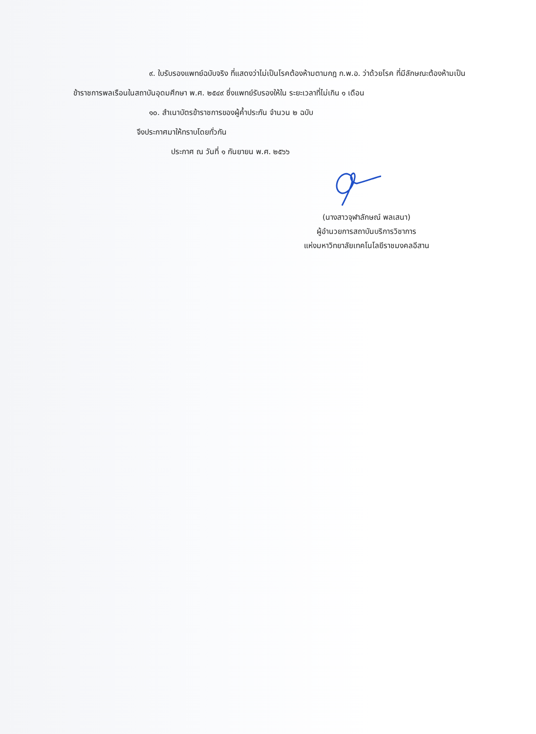๙. ใบรับรองแพทย์ฉบับจริง ที่แสดงว่าไม่เป็นโรคต้องห้ามตามกฎ ก.พ.อ. ว่าด้วยโรค ที่มีลักษณะต้องห้ามเป็นข้าราชการพลเรือนในสถาบันอุดมศึกษา พ.ศ. ๒๕๔๙ ซึ่งแพทย์รับรองให้ใน ระยะเวลาที่ไม่เกิน ๑ เดือน
๑๐. สำเนาบัตรข้าราชการของผู้ค้ำประกัน จำนวน ๒ ฉบับ
จึงประกาศมาให้ทราบโดยทั่วกัน
ประกาศ ณ วันที่ ๑ กันยายน พ.ศ. ๒๕๖๖
(นางสาวจุฬาลักษณ์ พลเสนา)
ผู้อำนวยการสถาบันบริการวิชาการ
แห่งมหาวิทยาลัยเทคโนโลยีราชมงคลอีสาน